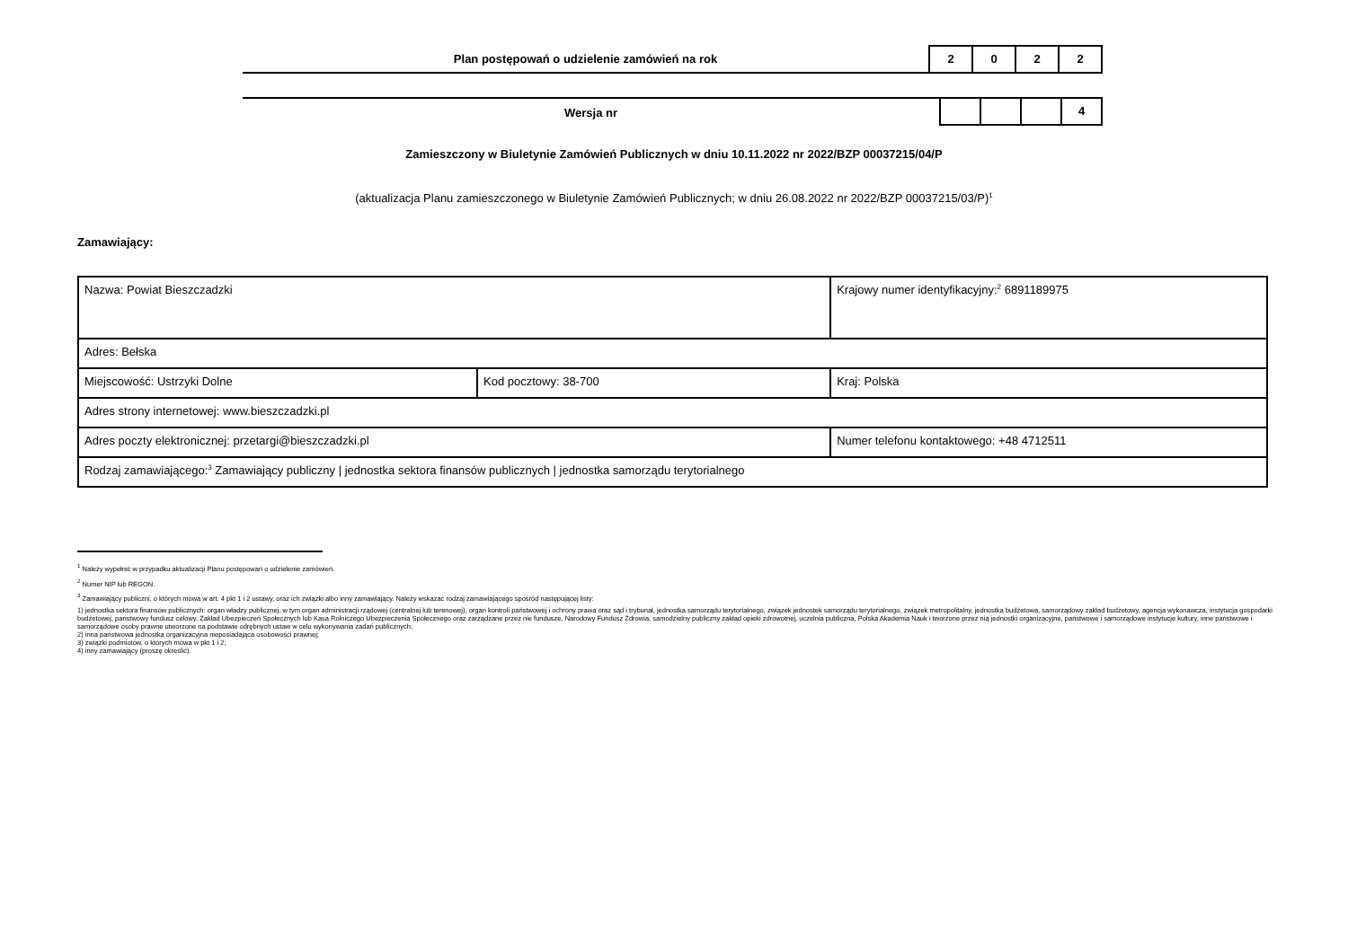Plan postępowań o udzielenie zamówień na rok
2 0 2 2
Wersja nr
4
Zamieszczony w Biuletynie Zamówień Publicznych w dniu 10.11.2022 nr 2022/BZP 00037215/04/P
(aktualizacja Planu zamieszczonego w Biuletynie Zamówień Publicznych; w dniu 26.08.2022 nr 2022/BZP 00037215/03/P)<sup>1</sup>
Zamawiający:
| Nazwa: Powiat Bieszczadzki | | | Krajowy numer identyfikacyjny:<sup>2</sup> 6891189975 |
| Adres: Bełska | | | |
| Miejscowość: Ustrzyki Dolne | Kod pocztowy: 38-700 | | Kraj: Polska |
| Adres strony internetowej: www.bieszczadzki.pl | | | |
| Adres poczty elektronicznej: przetargi@bieszczadzki.pl | | Numer telefonu kontaktowego: +48 4712511 | |
| Rodzaj zamawiającego:<sup>3</sup> Zamawiający publiczny / jednostka sektora finansów publicznych / jednostka samorządu terytorialnego | | | |
<sup>1</sup> Należy wypełnić w przypadku aktualizacji Planu postępowań o udzielenie zamówień.
<sup>2</sup> Numer NIP lub REGON.
<sup>3</sup> Zamawiający publiczni, o których mowa w art. 4 pkt 1 i 2 ustawy, oraz ich związki albo inny zamawiający. Należy wskazać rodzaj zamawiającego spośród następującej listy:
1) jednostka sektora finansów publicznych: organ władzy publicznej, w tym organ administracji rządowej (centralnej lub terenowej), organ kontroli państwowej i ochrony prawa oraz sąd i trybunał, jednostka samorządu terytorialnego, związek jednostek samorządu terytorialnego, związek metropolitalny, jednostka budżetowa, samorządowy zakład budżetowy, agencja wykonawcza, instytucja gospodarki budżetowej, państwowy fundusz celowy, Zakład Ubezpieczeń Społecznych lub Kasa Rolniczego Ubezpieczenia Społecznego oraz zarządzane przez nie fundusze, Narodowy Fundusz Zdrowia, samodzielny publiczny zakład opieki zdrowotnej, uczelnia publiczna, Polska Akademia Nauk i tworzone przez nią jednostki organizacyjne, państwowe i samorządowe instytucje kultury, inne państwowe i samorządowe osoby prawne utworzone na podstawie odrębnych ustaw w celu wykonywania zadań publicznych;
2) inna państwowa jednostka organizacyjna nieposiadająca osobowości prawnej;
3) związki podmiotów, o których mowa w pkt 1 i 2;
4) inny zamawiający (proszę określić).